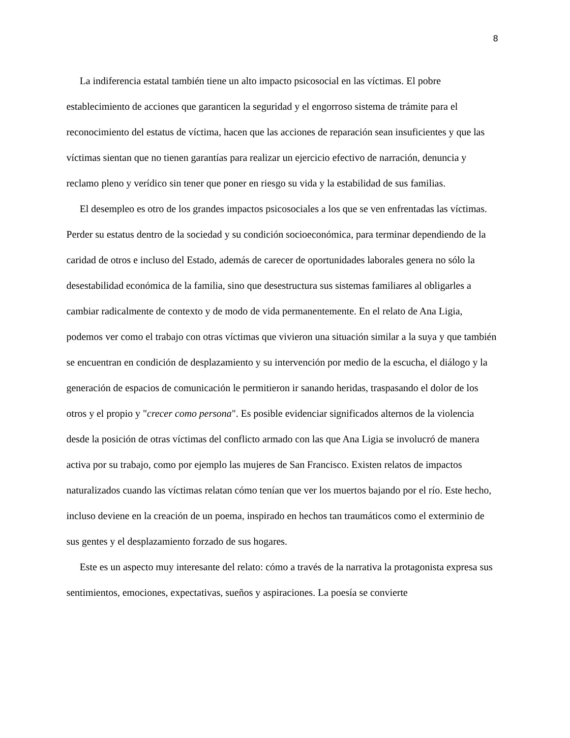8
La indiferencia estatal también tiene un alto impacto psicosocial en las víctimas. El pobre establecimiento de acciones que garanticen la seguridad y el engorroso sistema de trámite para el reconocimiento del estatus de víctima, hacen que las acciones de reparación sean insuficientes y que las víctimas sientan que no tienen garantías para realizar un ejercicio efectivo de narración, denuncia y reclamo pleno y verídico sin tener que poner en riesgo su vida y la estabilidad de sus familias.
El desempleo es otro de los grandes impactos psicosociales a los que se ven enfrentadas las víctimas. Perder su estatus dentro de la sociedad y su condición socioeconómica, para terminar dependiendo de la caridad de otros e incluso del Estado, además de carecer de oportunidades laborales genera no sólo la desestabilidad económica de la familia, sino que desestructura sus sistemas familiares al obligarles a cambiar radicalmente de contexto y de modo de vida permanentemente. En el relato de Ana Ligia, podemos ver como el trabajo con otras víctimas que vivieron una situación similar a la suya y que también se encuentran en condición de desplazamiento y su intervención por medio de la escucha, el diálogo y la generación de espacios de comunicación le permitieron ir sanando heridas, traspasando el dolor de los otros y el propio y "crecer como persona". Es posible evidenciar significados alternos de la violencia desde la posición de otras víctimas del conflicto armado con las que Ana Ligia se involucró de manera activa por su trabajo, como por ejemplo las mujeres de San Francisco. Existen relatos de impactos naturalizados cuando las víctimas relatan cómo tenían que ver los muertos bajando por el río. Este hecho, incluso deviene en la creación de un poema, inspirado en hechos tan traumáticos como el exterminio de sus gentes y el desplazamiento forzado de sus hogares.
Este es un aspecto muy interesante del relato: cómo a través de la narrativa la protagonista expresa sus sentimientos, emociones, expectativas, sueños y aspiraciones. La poesía se convierte